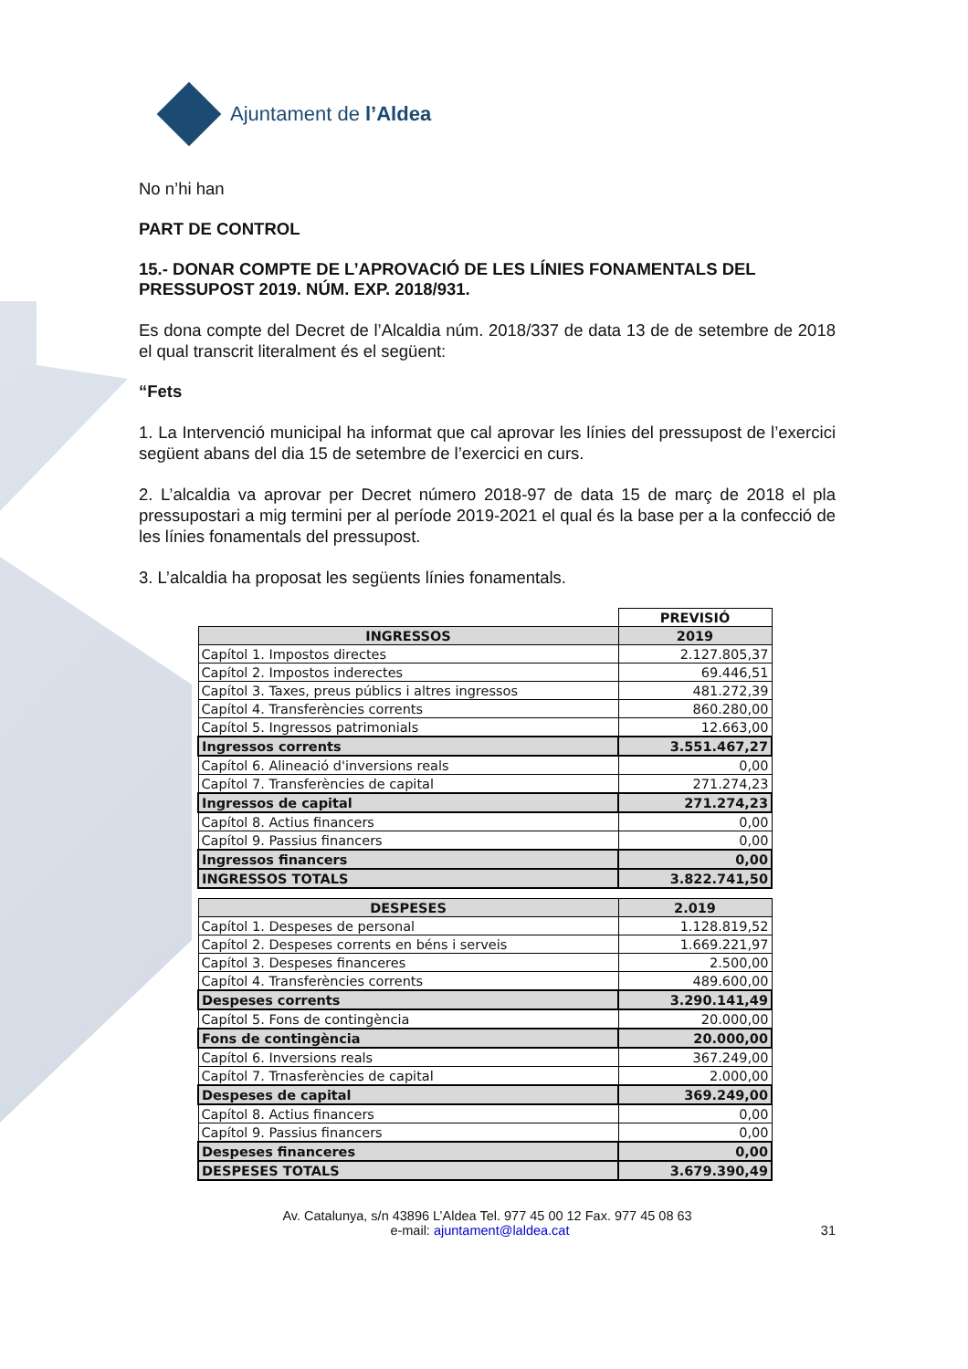Ajuntament de l’Aldea
No n’hi han
PART DE CONTROL
15.- DONAR COMPTE DE L’APROVACIÓ DE LES LÍNIES FONAMENTALS DEL PRESSUPOST 2019. NÚM. EXP. 2018/931.
Es dona compte del Decret de l’Alcaldia núm. 2018/337 de data 13 de de setembre de 2018 el qual transcrit literalment és el següent:
“Fets
1. La Intervenció municipal ha informat que cal aprovar les línies del pressupost de l’exercici següent abans del dia 15 de setembre de l’exercici en curs.
2. L’alcaldia va aprovar per Decret número 2018-97 de data 15 de març de 2018 el pla pressupostari a mig termini per al període 2019-2021 el qual és la base per a la confecció de les línies fonamentals del pressupost.
3. L’alcaldia ha proposat les següents línies fonamentals.
| | PREVISIÓ |
| INGRESSOS | 2019 |
| Capítol 1. Impostos directes | 2.127.805,37 |
| Capítol 2. Impostos inderectes | 69.446,51 |
| Capítol 3. Taxes, preus públics i altres ingressos | 481.272,39 |
| Capítol 4. Transferències corrents | 860.280,00 |
| Capítol 5. Ingressos patrimonials | 12.663,00 |
| Ingressos corrents | 3.551.467,27 |
| Capítol 6. Alineació d'inversions reals | 0,00 |
| Capítol 7. Transferències de capital | 271.274,23 |
| Ingressos de capital | 271.274,23 |
| Capítol 8. Actius financers | 0,00 |
| Capítol 9. Passius financers | 0,00 |
| Ingressos financers | 0,00 |
| INGRESSOS TOTALS | 3.822.741,50 |
| DESPESES | 2.019 |
| --- | --- |
| Capítol 1. Despeses de personal | 1.128.819,52 |
| Capítol 2. Despeses corrents en béns i serveis | 1.669.221,97 |
| Capítol 3. Despeses financeres | 2.500,00 |
| Capítol 4. Transferències corrents | 489.600,00 |
| Despeses corrents | 3.290.141,49 |
| Capítol 5. Fons de contingència | 20.000,00 |
| Fons de contingència | 20.000,00 |
| Capítol 6. Inversions reals | 367.249,00 |
| Capítol 7. Trnasferències de capital | 2.000,00 |
| Despeses de capital | 369.249,00 |
| Capítol 8. Actius financers | 0,00 |
| Capítol 9. Passius financers | 0,00 |
| Despeses financeres | 0,00 |
| DESPESES TOTALS | 3.679.390,49 |
Av. Catalunya, s/n 43896 L’Aldea Tel. 977 45 00 12 Fax. 977 45 08 63
e-mail: ajuntament@laldea.cat 31